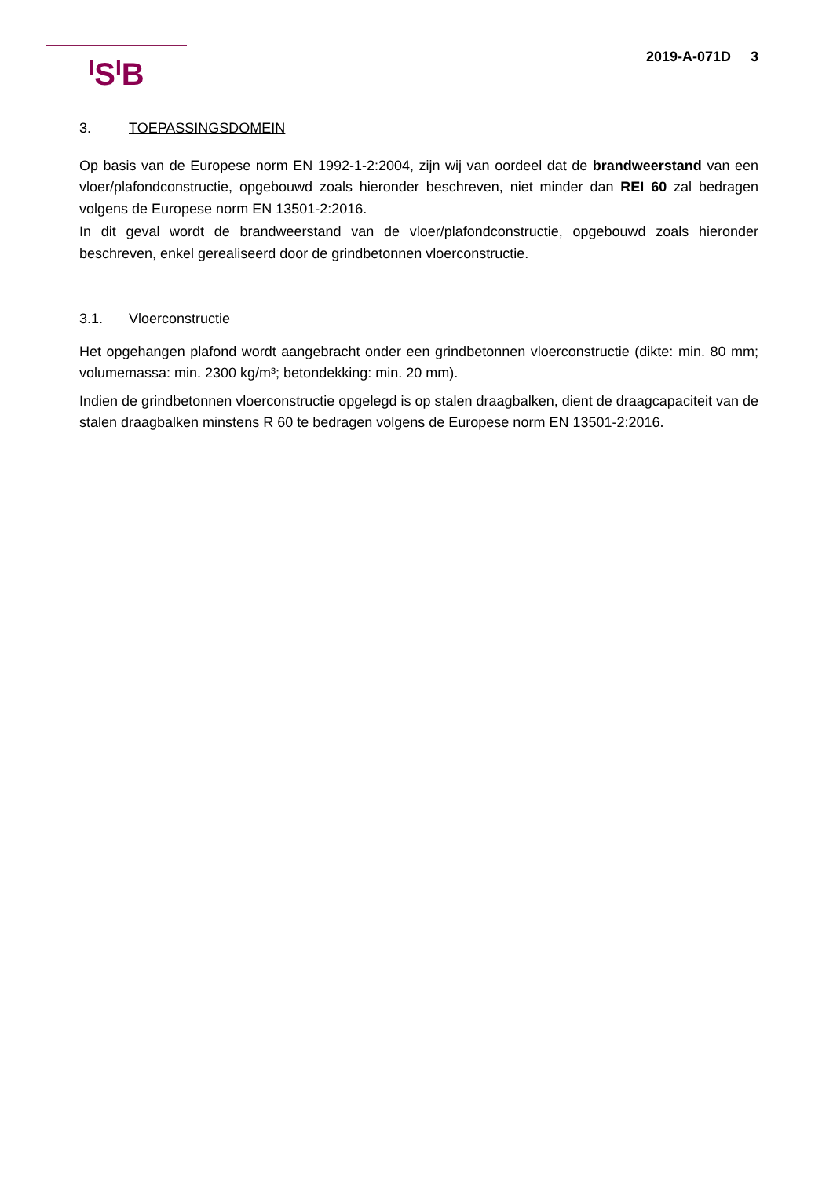<sup>I</sup>S<sup>I</sup>B 2019-A-071D 3
3. TOEPASSINGSDOMEIN
Op basis van de Europese norm EN 1992-1-2:2004, zijn wij van oordeel dat de brandweerstand van een vloer/plafondconstructie, opgebouwd zoals hieronder beschreven, niet minder dan REI 60 zal bedragen volgens de Europese norm EN 13501-2:2016.
In dit geval wordt de brandweerstand van de vloer/plafondconstructie, opgebouwd zoals hieronder beschreven, enkel gerealiseerd door de grindbetonnen vloerconstructie.
3.1. Vloerconstructie
Het opgehangen plafond wordt aangebracht onder een grindbetonnen vloerconstructie (dikte: min. 80 mm; volumemassa: min. 2300 kg/m³; betondekking: min. 20 mm).
Indien de grindbetonnen vloerconstructie opgelegd is op stalen draagbalken, dient de draagcapaciteit van de stalen draagbalken minstens R 60 te bedragen volgens de Europese norm EN 13501-2:2016.